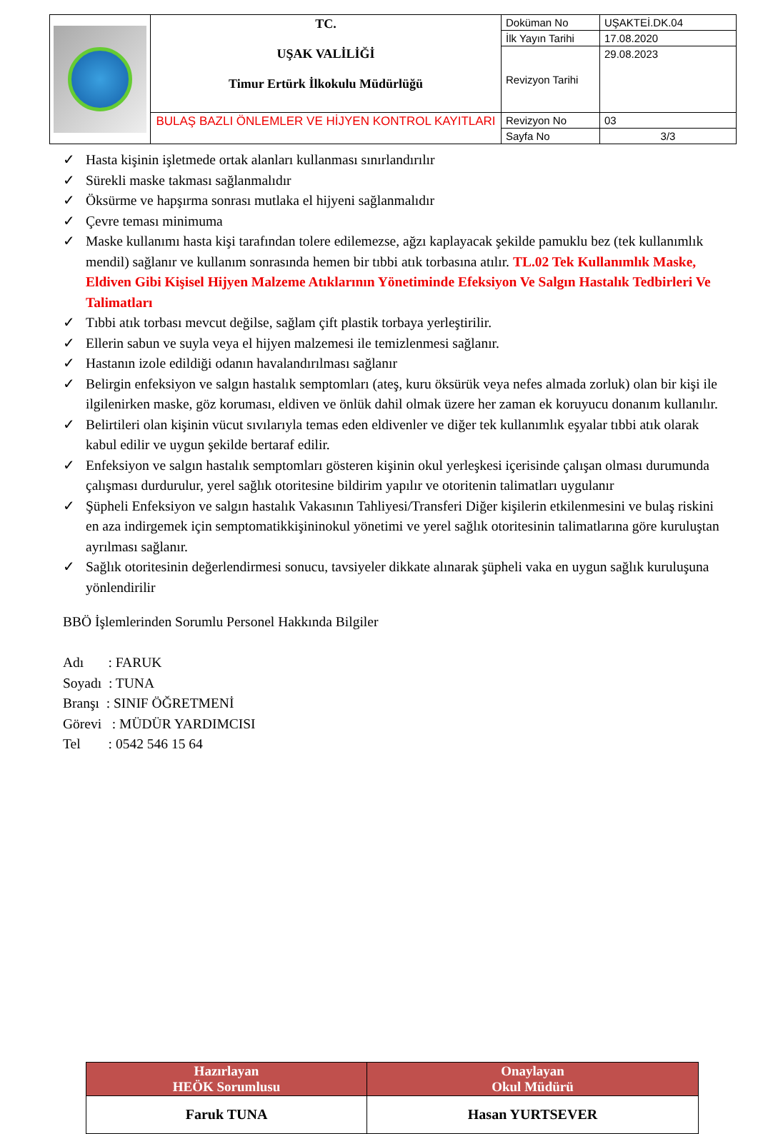| | TC. UŞAK VALİLİĞİ Timur Ertürk İlkokulu Müdürlüğü | Doküman No | UŞAKTEİ.DK.04 |
| | | İlk Yayın Tarihi | 17.08.2020 |
| | | Revizyon Tarihi | 29.08.2023 |
| | BULAŞ BAZLI ÖNLEMLER VE HİJYEN KONTROL KAYITLARI | Revizyon No | 03 |
| | | Sayfa No | 3/3 |
✓ Hasta kişinin işletmede ortak alanları kullanması sınırlandırılır
✓ Sürekli maske takması sağlanmalıdır
✓ Öksürme ve hapşırma sonrası mutlaka el hijyeni sağlanmalıdır
✓ Çevre teması minimuma
✓ Maske kullanımı hasta kişi tarafından tolere edilemezse, ağzı kaplayacak şekilde pamuklu bez (tek kullanımlık mendil) sağlanır ve kullanım sonrasında hemen bir tıbbi atık torbasına atılır. TL.02 Tek Kullanımlık Maske, Eldiven Gibi Kişisel Hijyen Malzeme Atıklarının Yönetiminde Efeksiyon Ve Salgın Hastalık Tedbirleri Ve Talimatları
✓ Tıbbi atık torbası mevcut değilse, sağlam çift plastik torbaya yerleştirilir.
✓ Ellerin sabun ve suyla veya el hijyen malzemesi ile temizlenmesi sağlanır.
✓ Hastanın izole edildiği odanın havalandırılması sağlanır
✓ Belirgin enfeksiyon ve salgın hastalık semptomları (ateş, kuru öksürük veya nefes almada zorluk) olan bir kişi ile ilgilenirken maske, göz koruması, eldiven ve önlük dahil olmak üzere her zaman ek koruyucu donanım kullanılır.
✓ Belirtileri olan kişinin vücut sıvılarıyla temas eden eldivenler ve diğer tek kullanımlık eşyalar tıbbi atık olarak kabul edilir ve uygun şekilde bertaraf edilir.
✓ Enfeksiyon ve salgın hastalık semptomları gösteren kişinin okul yerleşkesi içerisinde çalışan olması durumunda çalışması durdurulur, yerel sağlık otoritesine bildirim yapılır ve otoritenin talimatları uygulanır
✓ Şüpheli Enfeksiyon ve salgın hastalık Vakasının Tahliyesi/Transferi Diğer kişilerin etkilenmesini ve bulaş riskini en aza indirgemek için semptomatikkişininokul yönetimi ve yerel sağlık otoritesinin talimatlarına göre kuruluştan ayrılması sağlanır.
✓ Sağlık otoritesinin değerlendirmesi sonucu, tavsiyeler dikkate alınarak şüpheli vaka en uygun sağlık kuruluşuna yönlendirilir
BBÖ İşlemlerinden Sorumlu Personel Hakkında Bilgiler
Adı : FARUK
Soyadı : TUNA
Branşı : SINIF ÖĞRETMENİ
Görevi : MÜDÜR YARDIMCISI
Tel : 0542 546 15 64
| Hazırlayan HEÖK Sorumlusu | Onaylayan Okul Müdürü |
| --- | --- |
| Faruk TUNA | Hasan YURTSEVER |